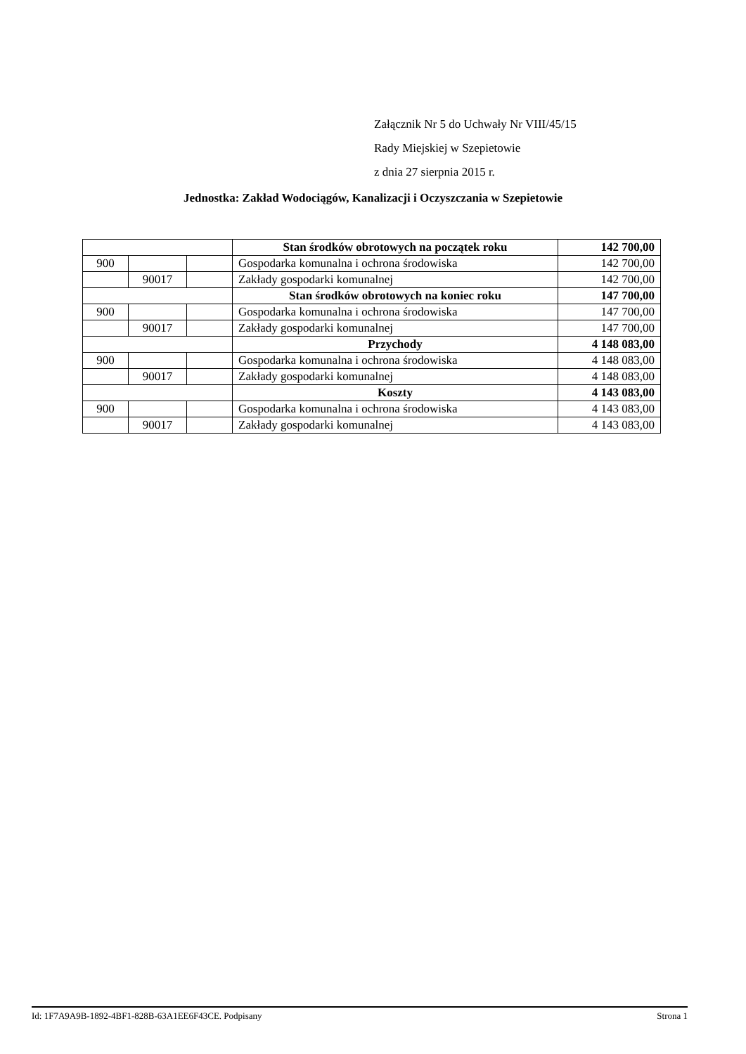Załącznik Nr 5 do Uchwały Nr VIII/45/15
Rady Miejskiej w Szepietowie
z dnia 27 sierpnia 2015 r.
Jednostka: Zakład Wodociągów, Kanalizacji i Oczyszczania w Szepietowie
| | | | Stan środków obrotowych na początek roku | 142 700,00 |
| 900 | | | Gospodarka komunalna i ochrona środowiska | 142 700,00 |
| | 90017 | | Zakłady gospodarki komunalnej | 142 700,00 |
| | | | Stan środków obrotowych na koniec roku | 147 700,00 |
| 900 | | | Gospodarka komunalna i ochrona środowiska | 147 700,00 |
| | 90017 | | Zakłady gospodarki komunalnej | 147 700,00 |
| | | | Przychody | 4 148 083,00 |
| 900 | | | Gospodarka komunalna i ochrona środowiska | 4 148 083,00 |
| | 90017 | | Zakłady gospodarki komunalnej | 4 148 083,00 |
| | | | Koszty | 4 143 083,00 |
| 900 | | | Gospodarka komunalna i ochrona środowiska | 4 143 083,00 |
| | 90017 | | Zakłady gospodarki komunalnej | 4 143 083,00 |
Id: 1F7A9A9B-1892-4BF1-828B-63A1EE6F43CE. Podpisany Strona 1